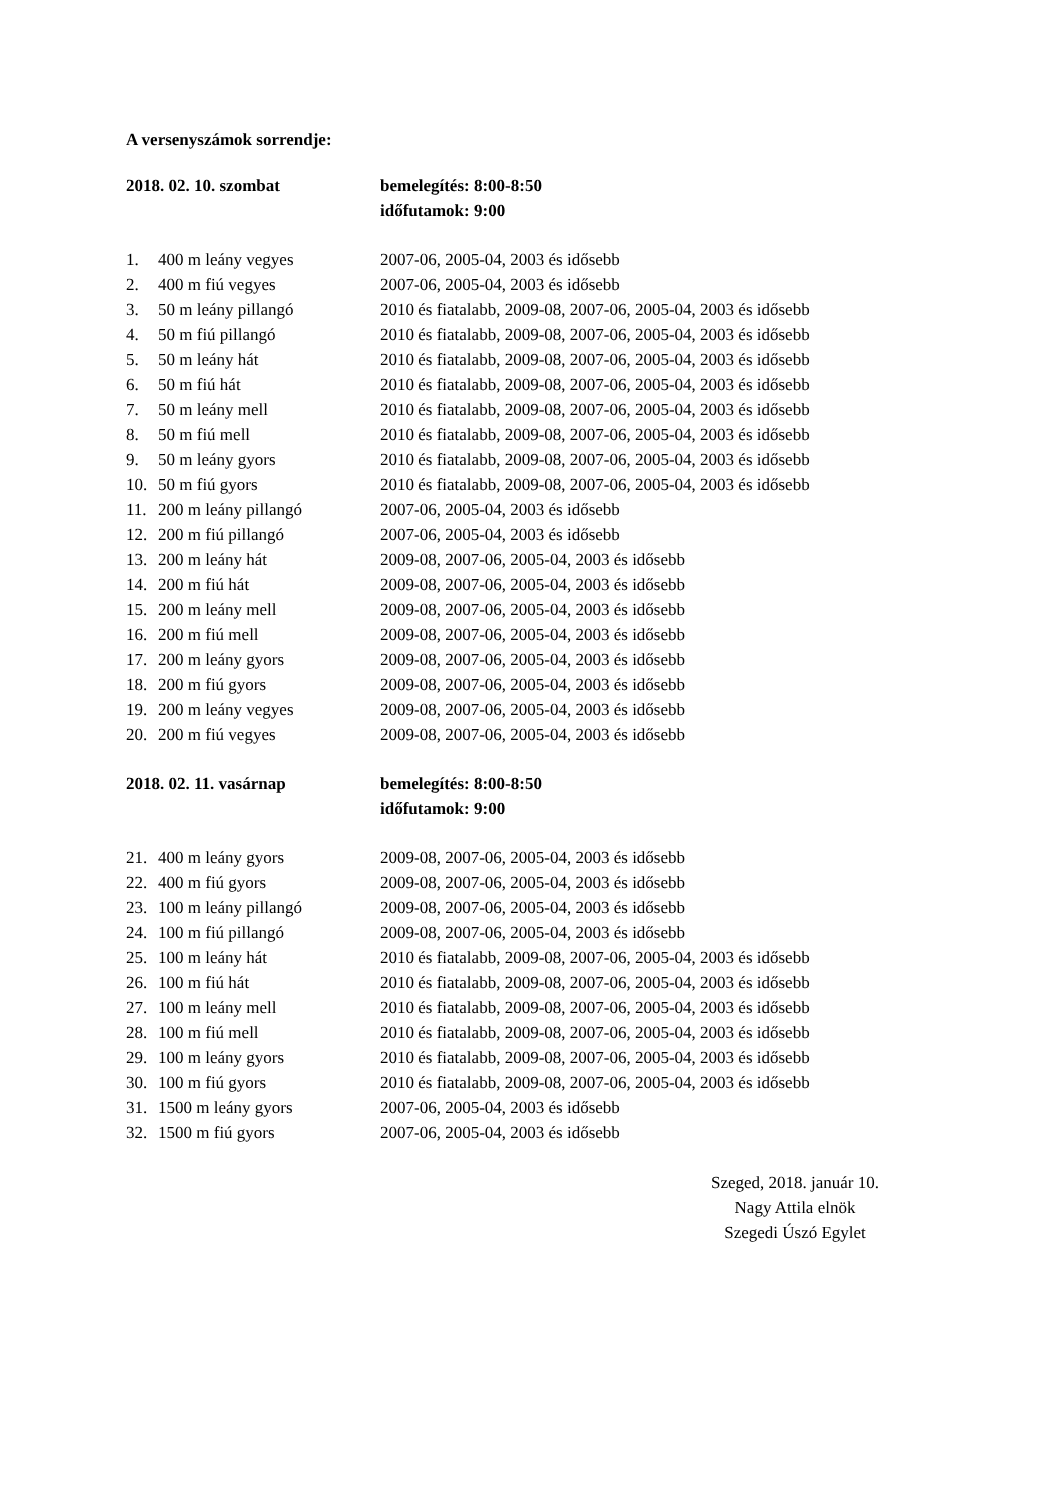A versenyszámok sorrendje:
| 2018. 02. 10. szombat | | bemelegítés: 8:00-8:50 |
| | | időfutamok: 9:00 |
| 1. | 400 m leány vegyes | 2007-06, 2005-04, 2003 és idősebb |
| 2. | 400 m fiú vegyes | 2007-06, 2005-04, 2003 és idősebb |
| 3. | 50 m leány pillangó | 2010 és fiatalabb, 2009-08, 2007-06, 2005-04, 2003 és idősebb |
| 4. | 50 m fiú pillangó | 2010 és fiatalabb, 2009-08, 2007-06, 2005-04, 2003 és idősebb |
| 5. | 50 m leány hát | 2010 és fiatalabb, 2009-08, 2007-06, 2005-04, 2003 és idősebb |
| 6. | 50 m fiú hát | 2010 és fiatalabb, 2009-08, 2007-06, 2005-04, 2003 és idősebb |
| 7. | 50 m leány mell | 2010 és fiatalabb, 2009-08, 2007-06, 2005-04, 2003 és idősebb |
| 8. | 50 m fiú mell | 2010 és fiatalabb, 2009-08, 2007-06, 2005-04, 2003 és idősebb |
| 9. | 50 m leány gyors | 2010 és fiatalabb, 2009-08, 2007-06, 2005-04, 2003 és idősebb |
| 10. | 50 m fiú gyors | 2010 és fiatalabb, 2009-08, 2007-06, 2005-04, 2003 és idősebb |
| 11. | 200 m leány pillangó | 2007-06, 2005-04, 2003 és idősebb |
| 12. | 200 m fiú pillangó | 2007-06, 2005-04, 2003 és idősebb |
| 13. | 200 m leány hát | 2009-08, 2007-06, 2005-04, 2003 és idősebb |
| 14. | 200 m fiú hát | 2009-08, 2007-06, 2005-04, 2003 és idősebb |
| 15. | 200 m leány mell | 2009-08, 2007-06, 2005-04, 2003 és idősebb |
| 16. | 200 m fiú mell | 2009-08, 2007-06, 2005-04, 2003 és idősebb |
| 17. | 200 m leány gyors | 2009-08, 2007-06, 2005-04, 2003 és idősebb |
| 18. | 200 m fiú gyors | 2009-08, 2007-06, 2005-04, 2003 és idősebb |
| 19. | 200 m leány vegyes | 2009-08, 2007-06, 2005-04, 2003 és idősebb |
| 20. | 200 m fiú vegyes | 2009-08, 2007-06, 2005-04, 2003 és idősebb |
| 2018. 02. 11. vasárnap | | bemelegítés: 8:00-8:50 |
| | | időfutamok: 9:00 |
| 21. | 400 m leány gyors | 2009-08, 2007-06, 2005-04, 2003 és idősebb |
| 22. | 400 m fiú gyors | 2009-08, 2007-06, 2005-04, 2003 és idősebb |
| 23. | 100 m leány pillangó | 2009-08, 2007-06, 2005-04, 2003 és idősebb |
| 24. | 100 m fiú pillangó | 2009-08, 2007-06, 2005-04, 2003 és idősebb |
| 25. | 100 m leány hát | 2010 és fiatalabb, 2009-08, 2007-06, 2005-04, 2003 és idősebb |
| 26. | 100 m fiú hát | 2010 és fiatalabb, 2009-08, 2007-06, 2005-04, 2003 és idősebb |
| 27. | 100 m leány mell | 2010 és fiatalabb, 2009-08, 2007-06, 2005-04, 2003 és idősebb |
| 28. | 100 m fiú mell | 2010 és fiatalabb, 2009-08, 2007-06, 2005-04, 2003 és idősebb |
| 29. | 100 m leány gyors | 2010 és fiatalabb, 2009-08, 2007-06, 2005-04, 2003 és idősebb |
| 30. | 100 m fiú gyors | 2010 és fiatalabb, 2009-08, 2007-06, 2005-04, 2003 és idősebb |
| 31. | 1500 m leány gyors | 2007-06, 2005-04, 2003 és idősebb |
| 32. | 1500 m fiú gyors | 2007-06, 2005-04, 2003 és idősebb |
Szeged, 2018. január 10.
Nagy Attila elnök
Szegedi Úszó Egylet